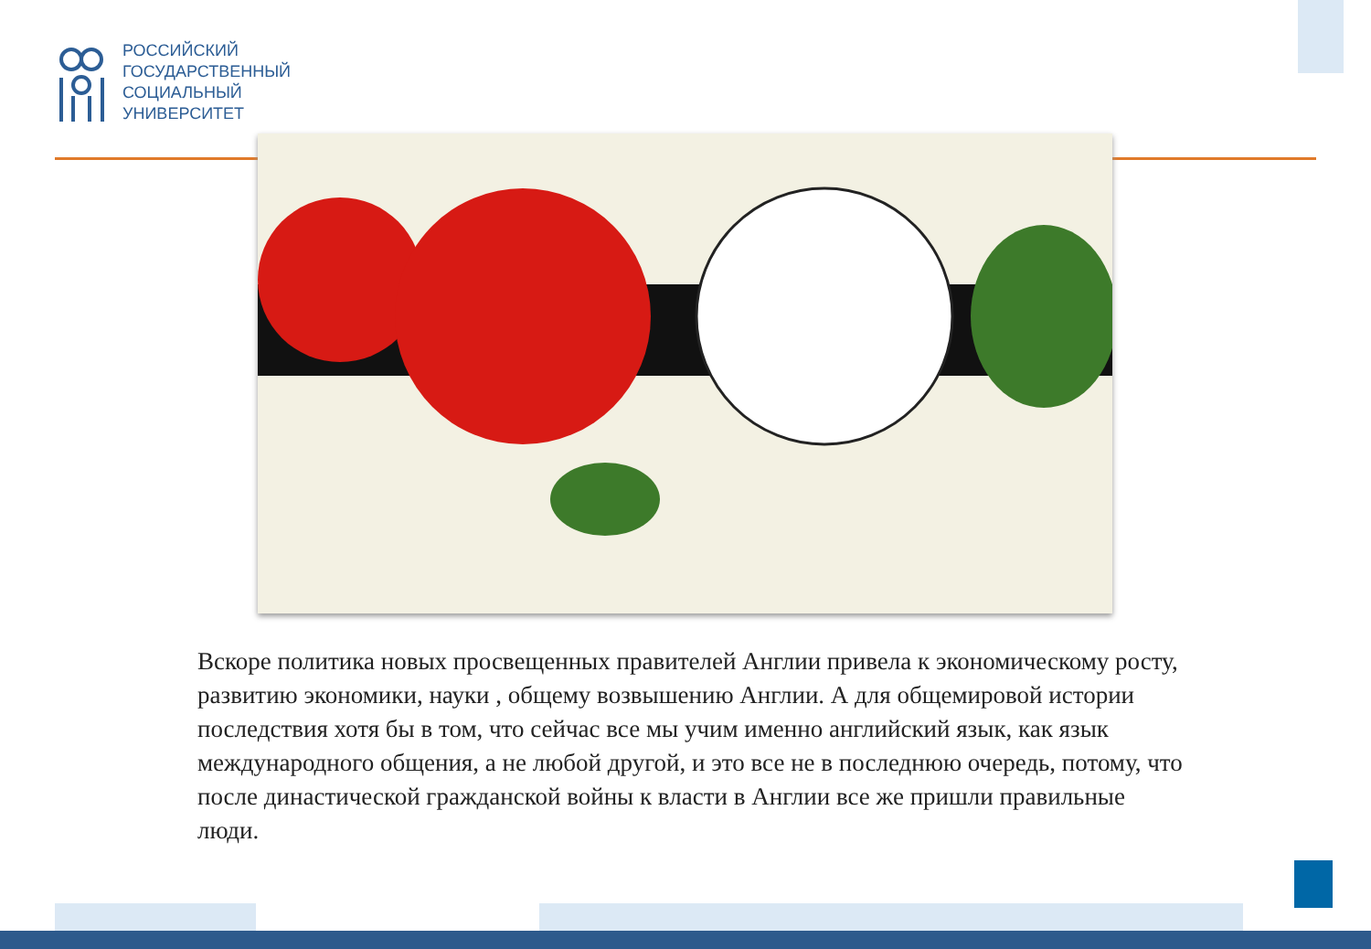РОССИЙСКИЙ
ГОСУДАРСТВЕННЫЙ
СОЦИАЛЬНЫЙ
УНИВЕРСИТЕТ
Вскоре политика новых просвещенных правителей Англии привела к экономическому росту, развитию экономики, науки , общему возвышению Англии. А для общемировой истории последствия хотя бы в том, что сейчас все мы учим именно английский язык, как язык международного общения, а не любой другой, и это все не в последнюю очередь, потому, что после династической гражданской войны к власти в Англии все же пришли правильные люди.